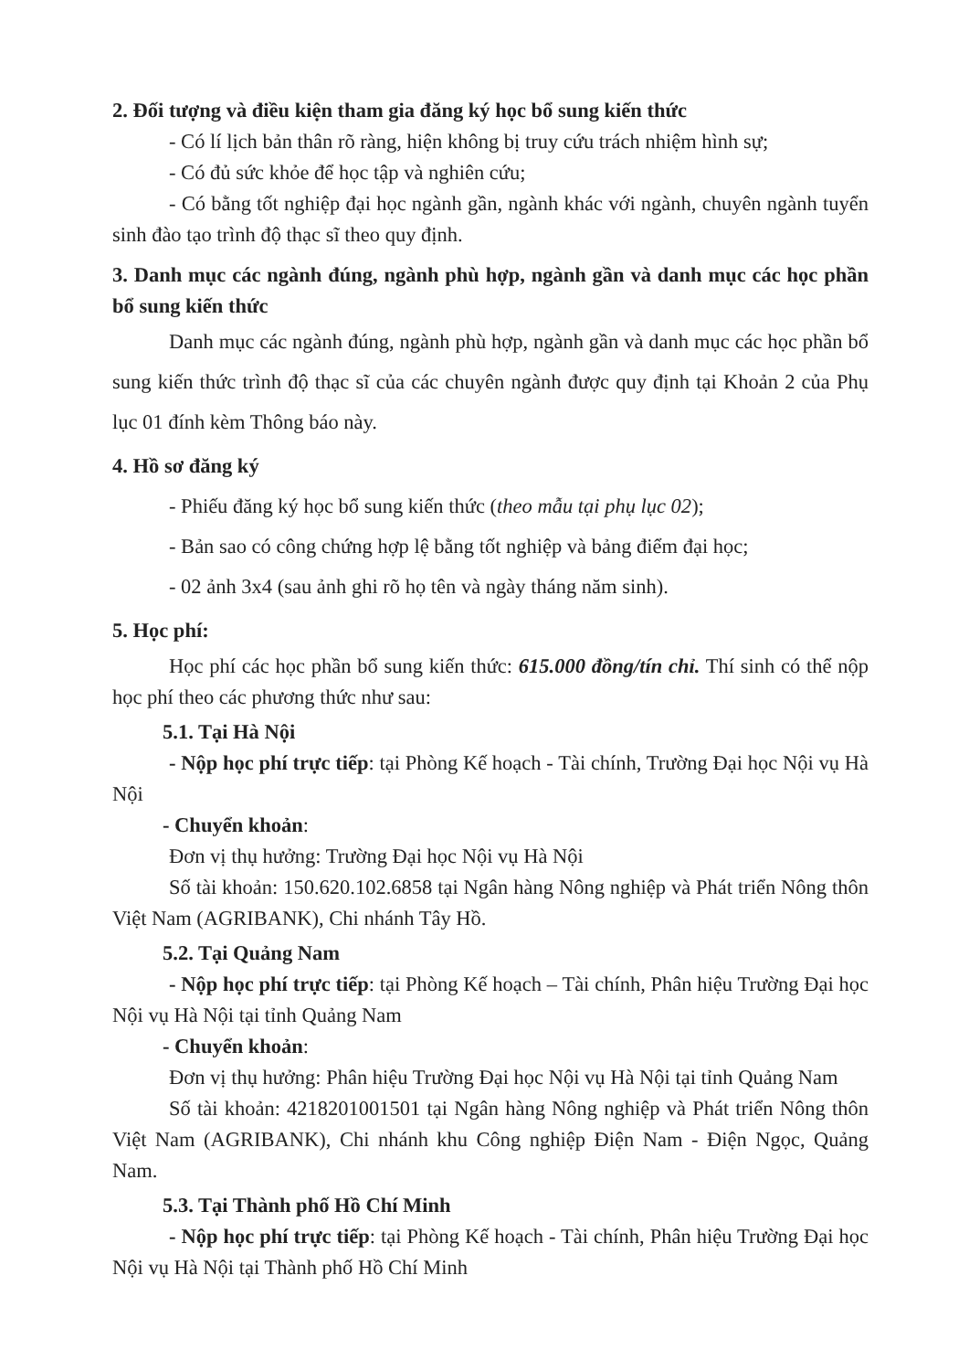2. Đối tượng và điều kiện tham gia đăng ký học bổ sung kiến thức
- Có lí lịch bản thân rõ ràng, hiện không bị truy cứu trách nhiệm hình sự;
- Có đủ sức khỏe để học tập và nghiên cứu;
- Có bằng tốt nghiệp đại học ngành gần, ngành khác với ngành, chuyên ngành tuyển sinh đào tạo trình độ thạc sĩ theo quy định.
3. Danh mục các ngành đúng, ngành phù hợp, ngành gần và danh mục các học phần bổ sung kiến thức
Danh mục các ngành đúng, ngành phù hợp, ngành gần và danh mục các học phần bổ sung kiến thức trình độ thạc sĩ của các chuyên ngành được quy định tại Khoản 2 của Phụ lục 01 đính kèm Thông báo này.
4. Hồ sơ đăng ký
- Phiếu đăng ký học bổ sung kiến thức (theo mẫu tại phụ lục 02);
- Bản sao có công chứng hợp lệ bằng tốt nghiệp và bảng điểm đại học;
- 02 ảnh 3x4 (sau ảnh ghi rõ họ tên và ngày tháng năm sinh).
5. Học phí:
Học phí các học phần bổ sung kiến thức: 615.000 đồng/tín chỉ. Thí sinh có thể nộp học phí theo các phương thức như sau:
5.1. Tại Hà Nội
- Nộp học phí trực tiếp: tại Phòng Kế hoạch - Tài chính, Trường Đại học Nội vụ Hà Nội
- Chuyển khoản:
Đơn vị thụ hưởng: Trường Đại học Nội vụ Hà Nội
Số tài khoản: 150.620.102.6858 tại Ngân hàng Nông nghiệp và Phát triển Nông thôn Việt Nam (AGRIBANK), Chi nhánh Tây Hồ.
5.2. Tại Quảng Nam
- Nộp học phí trực tiếp: tại Phòng Kế hoạch – Tài chính, Phân hiệu Trường Đại học Nội vụ Hà Nội tại tỉnh Quảng Nam
- Chuyển khoản:
Đơn vị thụ hưởng: Phân hiệu Trường Đại học Nội vụ Hà Nội tại tỉnh Quảng Nam
Số tài khoản: 4218201001501 tại Ngân hàng Nông nghiệp và Phát triển Nông thôn Việt Nam (AGRIBANK), Chi nhánh khu Công nghiệp Điện Nam - Điện Ngọc, Quảng Nam.
5.3. Tại Thành phố Hồ Chí Minh
- Nộp học phí trực tiếp: tại Phòng Kế hoạch - Tài chính, Phân hiệu Trường Đại học Nội vụ Hà Nội tại Thành phố Hồ Chí Minh